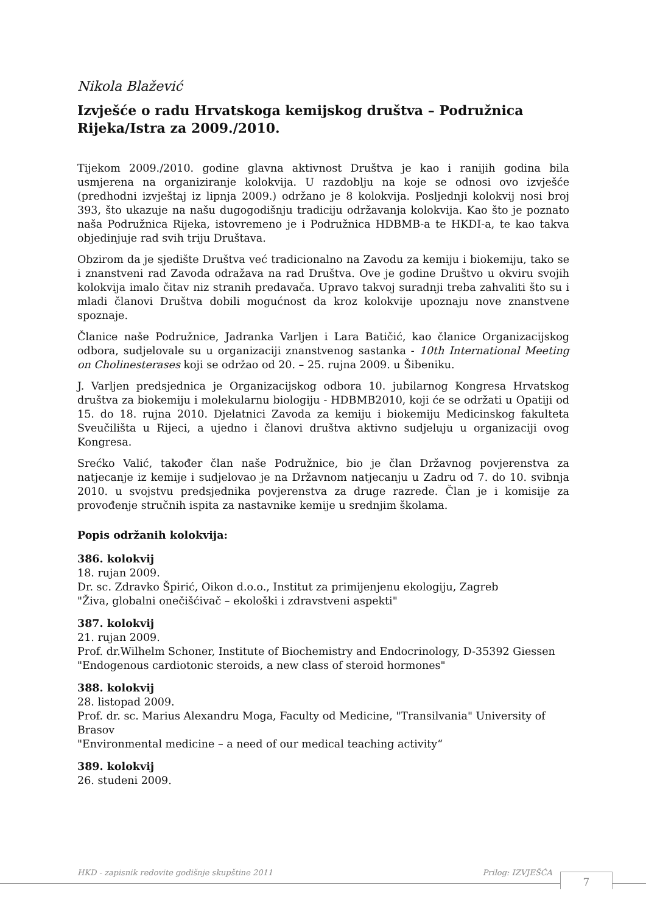Nikola Blažević
Izvješće o radu Hrvatskoga kemijskog društva – Podružnica Rijeka/Istra za 2009./2010.
Tijekom 2009./2010. godine glavna aktivnost Društva je kao i ranijih godina bila usmjerena na organiziranje kolokvija. U razdoblju na koje se odnosi ovo izvješće (predhodni izvještaj iz lipnja 2009.) održano je 8 kolokvija. Posljednji kolokvij nosi broj 393, što ukazuje na našu dugogodišnju tradiciju održavanja kolokvija. Kao što je poznato naša Podružnica Rijeka, istovremeno je i Podružnica HDBMB-a te HKDI-a, te kao takva objedinjuje rad svih triju Društava.
Obzirom da je sjedište Društva već tradicionalno na Zavodu za kemiju i biokemiju, tako se i znanstveni rad Zavoda odražava na rad Društva. Ove je godine Društvo u okviru svojih kolokvija imalo čitav niz stranih predavača. Upravo takvoj suradnji treba zahvaliti što su i mladi članovi Društva dobili mogućnost da kroz kolokvije upoznaju nove znanstvene spoznaje.
Članice naše Podružnice, Jadranka Varljen i Lara Batičić, kao članice Organizacijskog odbora, sudjelovale su u organizaciji znanstvenog sastanka - 10th International Meeting on Cholinesterases koji se održao od 20. – 25. rujna 2009. u Šibeniku.
J. Varljen predsjednica je Organizacijskog odbora 10. jubilarnog Kongresa Hrvatskog društva za biokemiju i molekularnu biologiju - HDBMB2010, koji će se održati u Opatiji od 15. do 18. rujna 2010. Djelatnici Zavoda za kemiju i biokemiju Medicinskog fakulteta Sveučilišta u Rijeci, a ujedno i članovi društva aktivno sudjeluju u organizaciji ovog Kongresa.
Srećko Valić, također član naše Podružnice, bio je član Državnog povjerenstva za natjecanje iz kemije i sudjelovao je na Državnom natjecanju u Zadru od 7. do 10. svibnja 2010. u svojstvu predsjednika povjerenstva za druge razrede. Član je i komisije za provođenje stručnih ispita za nastavnike kemije u srednjim školama.
Popis održanih kolokvija:
386. kolokvij
18. rujan 2009.
Dr. sc. Zdravko Špirić, Oikon d.o.o., Institut za primijenjenu ekologiju, Zagreb
"Živa, globalni onečišćivač – ekološki i zdravstveni aspekti"
387. kolokvij
21. rujan 2009.
Prof. dr.Wilhelm Schoner, Institute of Biochemistry and Endocrinology, D-35392 Giessen
"Endogenous cardiotonic steroids, a new class of steroid hormones"
388. kolokvij
28. listopad 2009.
Prof. dr. sc. Marius Alexandru Moga, Faculty od Medicine, "Transilvania" University of Brasov
"Environmental medicine – a need of our medical teaching activity“
389. kolokvij
26. studeni 2009.
HKD - zapisnik redovite godišnje skupštine 2011 Prilog: IZVJEŠĆA 7